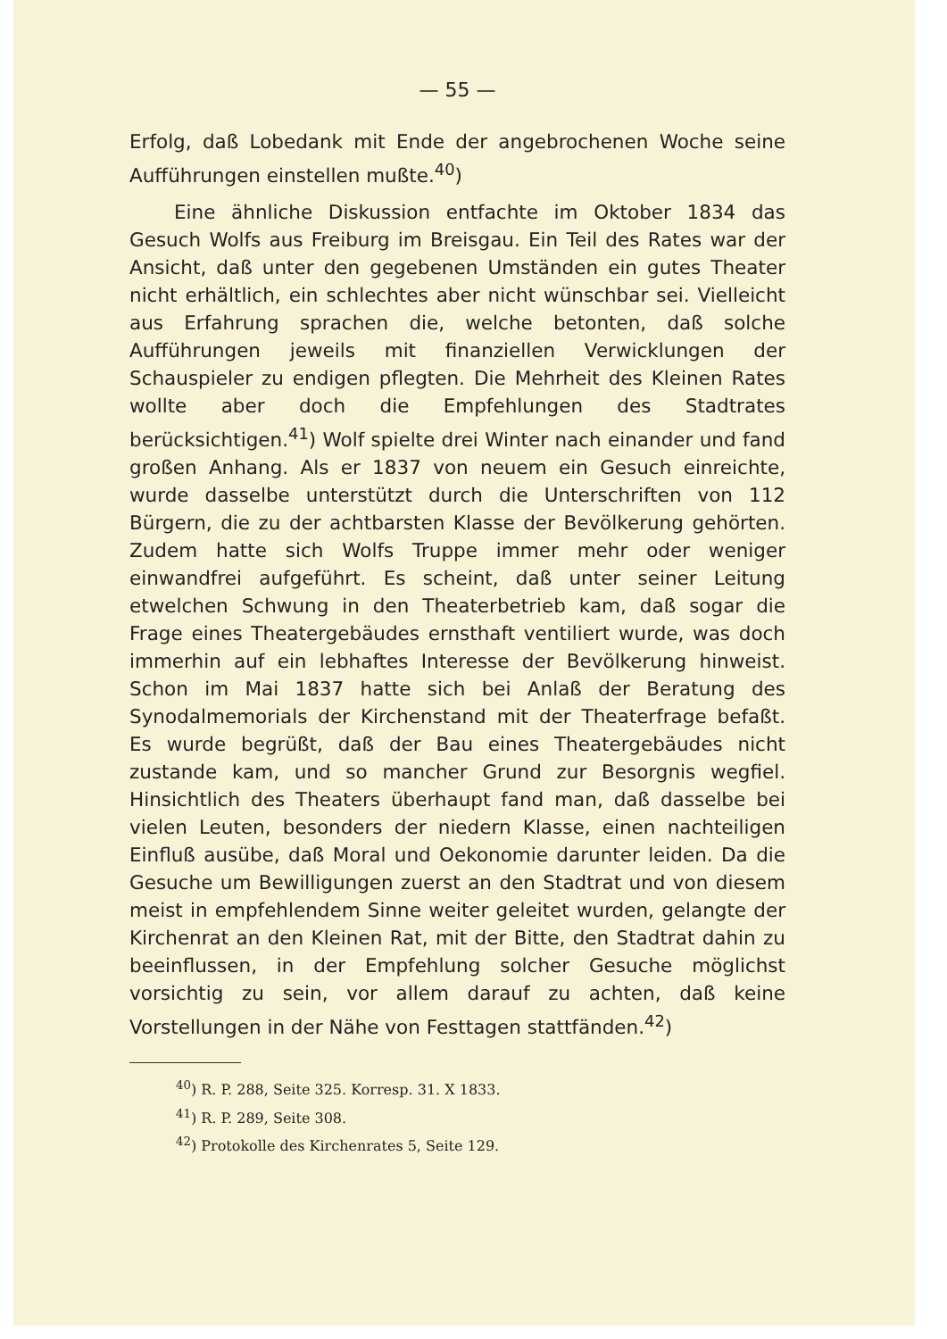— 55 —
Erfolg, daß Lobedank mit Ende der angebrochenen Woche seine Aufführungen einstellen mußte.<sup>40</sup>)
Eine ähnliche Diskussion entfachte im Oktober 1834 das Gesuch Wolfs aus Freiburg im Breisgau. Ein Teil des Rates war der Ansicht, daß unter den gegebenen Umständen ein gutes Theater nicht erhältlich, ein schlechtes aber nicht wünschbar sei. Vielleicht aus Erfahrung sprachen die, welche betonten, daß solche Aufführungen jeweils mit finanziellen Verwicklungen der Schauspieler zu endigen pflegten. Die Mehrheit des Kleinen Rates wollte aber doch die Empfehlungen des Stadtrates berücksichtigen.<sup>41</sup>) Wolf spielte drei Winter nach einander und fand großen Anhang. Als er 1837 von neuem ein Gesuch einreichte, wurde dasselbe unterstützt durch die Unterschriften von 112 Bürgern, die zu der achtbarsten Klasse der Bevölkerung gehörten. Zudem hatte sich Wolfs Truppe immer mehr oder weniger einwandfrei aufgeführt. Es scheint, daß unter seiner Leitung etwelchen Schwung in den Theaterbetrieb kam, daß sogar die Frage eines Theatergebäudes ernsthaft ventiliert wurde, was doch immerhin auf ein lebhaftes Interesse der Bevölkerung hinweist. Schon im Mai 1837 hatte sich bei Anlaß der Beratung des Synodalmemorials der Kirchenstand mit der Theaterfrage befaßt. Es wurde begrüßt, daß der Bau eines Theatergebäudes nicht zustande kam, und so mancher Grund zur Besorgnis wegfiel. Hinsichtlich des Theaters überhaupt fand man, daß dasselbe bei vielen Leuten, besonders der niedern Klasse, einen nachteiligen Einfluß ausübe, daß Moral und Oekonomie darunter leiden. Da die Gesuche um Bewilligungen zuerst an den Stadtrat und von diesem meist in empfehlendem Sinne weiter geleitet wurden, gelangte der Kirchenrat an den Kleinen Rat, mit der Bitte, den Stadtrat dahin zu beeinflussen, in der Empfehlung solcher Gesuche möglichst vorsichtig zu sein, vor allem darauf zu achten, daß keine Vorstellungen in der Nähe von Festtagen stattfänden.<sup>42</sup>)
<sup>40</sup>) R. P. 288, Seite 325. Korresp. 31. X 1833.
<sup>41</sup>) R. P. 289, Seite 308.
<sup>42</sup>) Protokolle des Kirchenrates 5, Seite 129.